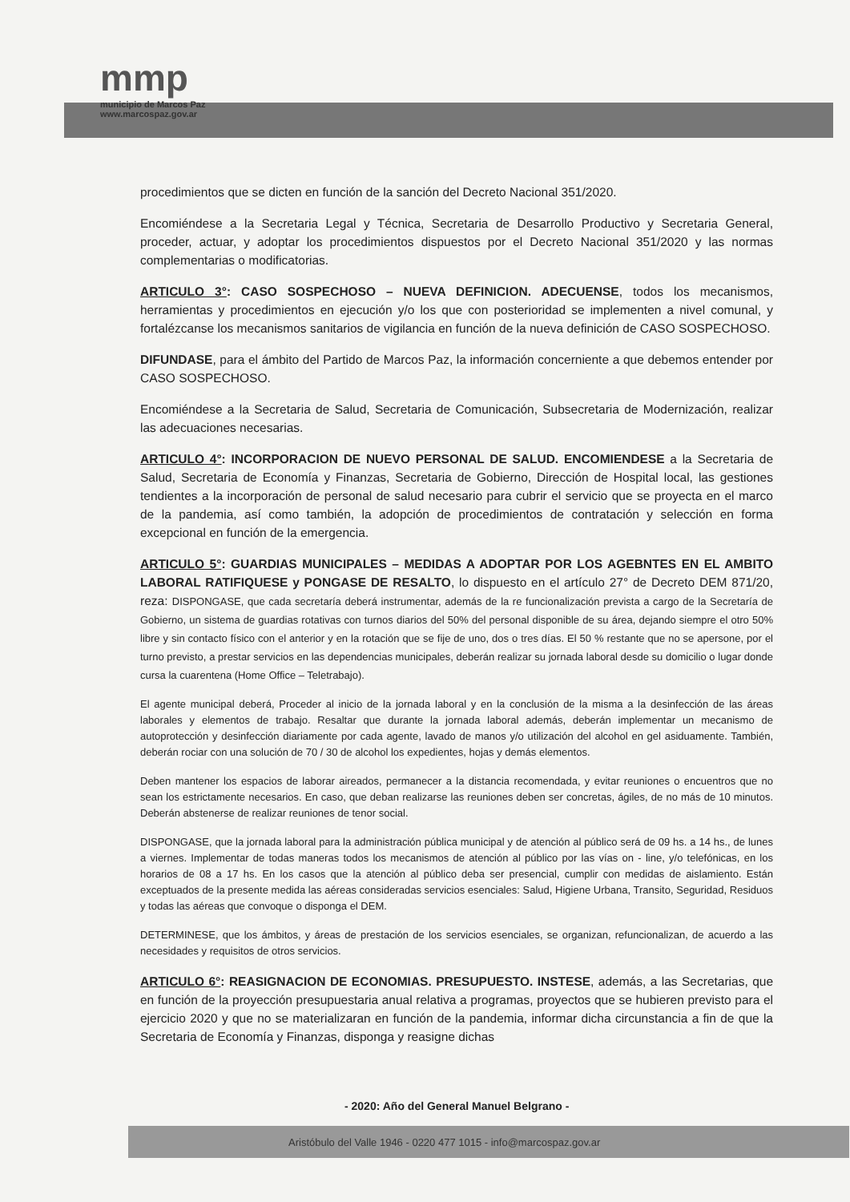mmp
municipio de Marcos Paz
www.marcospaz.gov.ar
procedimientos que se dicten en función de la sanción del Decreto Nacional 351/2020.
Encomiéndese a la Secretaria Legal y Técnica, Secretaria de Desarrollo Productivo y Secretaria General, proceder, actuar, y adoptar los procedimientos dispuestos por el Decreto Nacional 351/2020 y las normas complementarias o modificatorias.
ARTICULO 3°: CASO SOSPECHOSO – NUEVA DEFINICION. ADECUENSE, todos los mecanismos, herramientas y procedimientos en ejecución y/o los que con posterioridad se implementen a nivel comunal, y fortalézcanse los mecanismos sanitarios de vigilancia en función de la nueva definición de CASO SOSPECHOSO.
DIFUNDASE, para el ámbito del Partido de Marcos Paz, la información concerniente a que debemos entender por CASO SOSPECHOSO.
Encomiéndese a la Secretaria de Salud, Secretaria de Comunicación, Subsecretaria de Modernización, realizar las adecuaciones necesarias.
ARTICULO 4°: INCORPORACION DE NUEVO PERSONAL DE SALUD. ENCOMIENDESE a la Secretaria de Salud, Secretaria de Economía y Finanzas, Secretaria de Gobierno, Dirección de Hospital local, las gestiones tendientes a la incorporación de personal de salud necesario para cubrir el servicio que se proyecta en el marco de la pandemia, así como también, la adopción de procedimientos de contratación y selección en forma excepcional en función de la emergencia.
ARTICULO 5°: GUARDIAS MUNICIPALES – MEDIDAS A ADOPTAR POR LOS AGEBNTES EN EL AMBITO LABORAL RATIFIQUESE y PONGASE DE RESALTO, lo dispuesto en el artículo 27° de Decreto DEM 871/20, reza: DISPONGASE, que cada secretaría deberá instrumentar, además de la re funcionalización prevista a cargo de la Secretaría de Gobierno, un sistema de guardias rotativas con turnos diarios del 50% del personal disponible de su área, dejando siempre el otro 50% libre y sin contacto físico con el anterior y en la rotación que se fije de uno, dos o tres días. El 50 % restante que no se apersone, por el turno previsto, a prestar servicios en las dependencias municipales, deberán realizar su jornada laboral desde su domicilio o lugar donde cursa la cuarentena (Home Office – Teletrabajo).
El agente municipal deberá, Proceder al inicio de la jornada laboral y en la conclusión de la misma a la desinfección de las áreas laborales y elementos de trabajo. Resaltar que durante la jornada laboral además, deberán implementar un mecanismo de autoprotección y desinfección diariamente por cada agente, lavado de manos y/o utilización del alcohol en gel asiduamente. También, deberán rociar con una solución de 70 / 30 de alcohol los expedientes, hojas y demás elementos.
Deben mantener los espacios de laborar aireados, permanecer a la distancia recomendada, y evitar reuniones o encuentros que no sean los estrictamente necesarios. En caso, que deban realizarse las reuniones deben ser concretas, ágiles, de no más de 10 minutos. Deberán abstenerse de realizar reuniones de tenor social.
DISPONGASE, que la jornada laboral para la administración pública municipal y de atención al público será de 09 hs. a 14 hs., de lunes a viernes. Implementar de todas maneras todos los mecanismos de atención al público por las vías on - line, y/o telefónicas, en los horarios de 08 a 17 hs. En los casos que la atención al público deba ser presencial, cumplir con medidas de aislamiento. Están exceptuados de la presente medida las aéreas consideradas servicios esenciales: Salud, Higiene Urbana, Transito, Seguridad, Residuos y todas las aéreas que convoque o disponga el DEM.
DETERMINESE, que los ámbitos, y áreas de prestación de los servicios esenciales, se organizan, refuncionalizan, de acuerdo a las necesidades y requisitos de otros servicios.
ARTICULO 6°: REASIGNACION DE ECONOMIAS. PRESUPUESTO. INSTESE, además, a las Secretarias, que en función de la proyección presupuestaria anual relativa a programas, proyectos que se hubieren previsto para el ejercicio 2020 y que no se materializaran en función de la pandemia, informar dicha circunstancia a fin de que la Secretaria de Economía y Finanzas, disponga y reasigne dichas
- 2020: Año del General Manuel Belgrano -
Aristóbulo del Valle 1946 - 0220 477 1015 - info@marcospaz.gov.ar